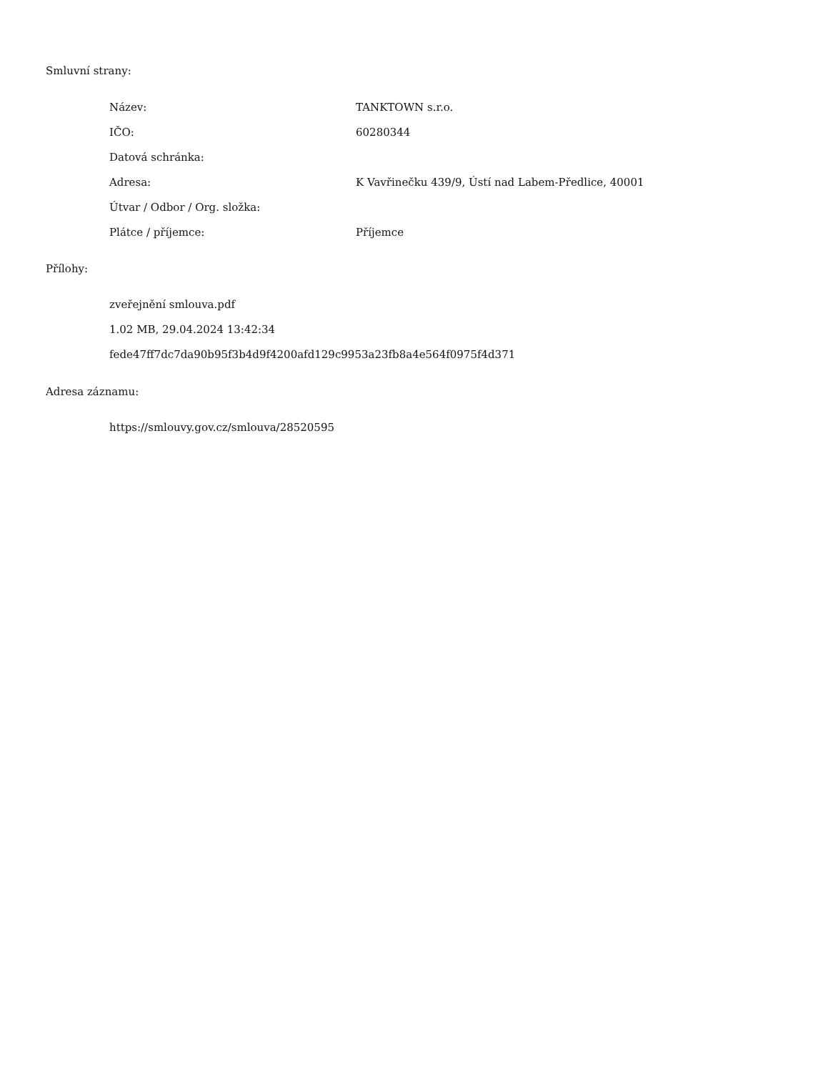Smluvní strany:
| Název: | TANKTOWN s.r.o. |
| IČO: | 60280344 |
| Datová schránka: | |
| Adresa: | K Vavřinečku 439/9, Ústí nad Labem-Předlice, 40001 |
| Útvar / Odbor / Org. složka: | |
| Plátce / příjemce: | Příjemce |
Přílohy:
zveřejnění smlouva.pdf
1.02 MB, 29.04.2024 13:42:34
fede47ff7dc7da90b95f3b4d9f4200afd129c9953a23fb8a4e564f0975f4d371
Adresa záznamu:
https://smlouvy.gov.cz/smlouva/28520595